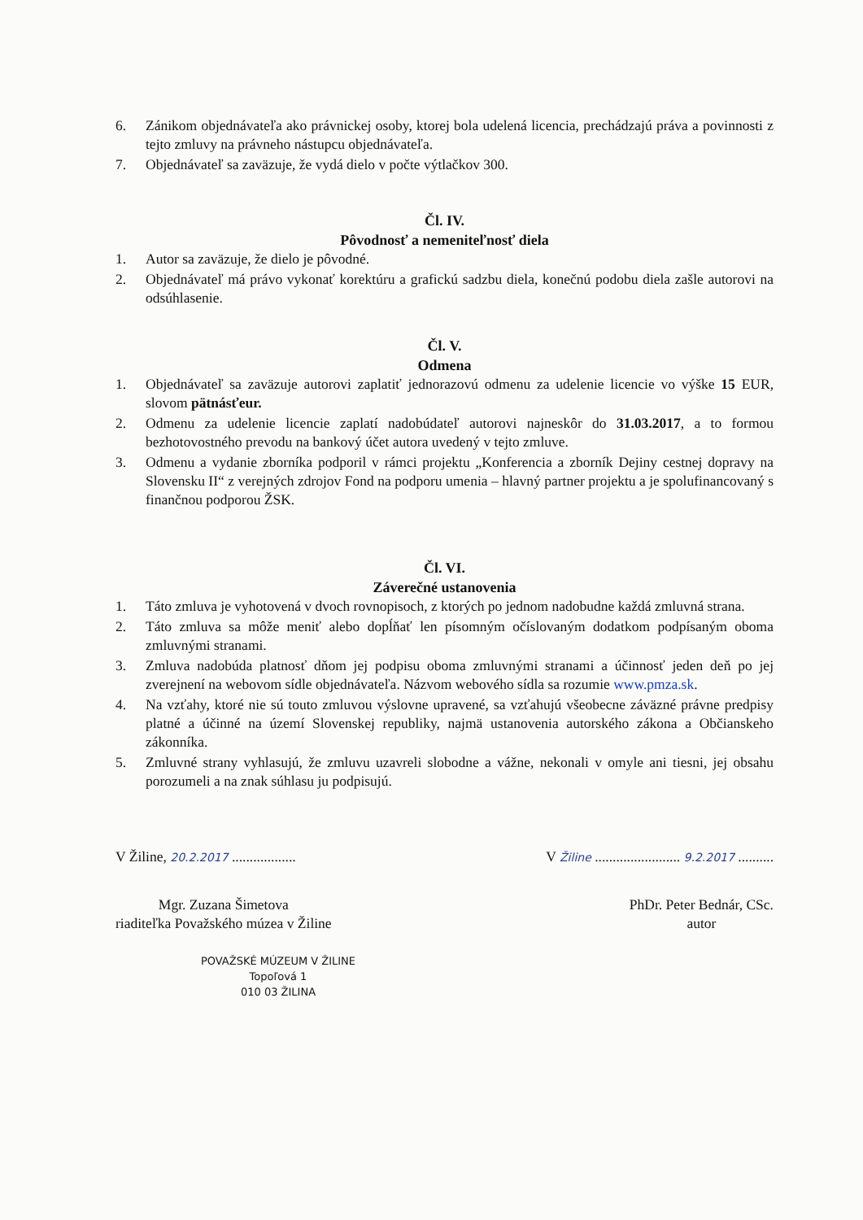6. Zánikom objednávateľa ako právnickej osoby, ktorej bola udelená licencia, prechádzajú práva a povinnosti z tejto zmluvy na právneho nástupcu objednávateľa.
7. Objednávateľ sa zaväzuje, že vydá dielo v počte výtlačkov 300.
Čl. IV.
Pôvodnosť a nemeniteľnosť diela
1. Autor sa zaväzuje, že dielo je pôvodné.
2. Objednávateľ má právo vykonať korektúru a grafickú sadzbu diela, konečnú podobu diela zašle autorovi na odsúhlasenie.
Čl. V.
Odmena
1. Objednávateľ sa zaväzuje autorovi zaplatiť jednorazovú odmenu za udelenie licencie vo výške 15 EUR, slovom pätnásťeur.
2. Odmenu za udelenie licencie zaplatí nadobúdateľ autorovi najneskôr do 31.03.2017, a to formou bezhotovostného prevodu na bankový účet autora uvedený v tejto zmluve.
3. Odmenu a vydanie zborníka podporil v rámci projektu „Konferencia a zborník Dejiny cestnej dopravy na Slovensku II“ z verejných zdrojov Fond na podporu umenia – hlavný partner projektu a je spolufinancovaný s finančnou podporou ŽSK.
Čl. VI.
Záverečné ustanovenia
1. Táto zmluva je vyhotovená v dvoch rovnopisoch, z ktorých po jednom nadobudne každá zmluvná strana.
2. Táto zmluva sa môže meniť alebo dopĺňať len písomným očíslovaným dodatkom podpísaným oboma zmluvnými stranami.
3. Zmluva nadobúda platnosť dňom jej podpisu oboma zmluvnými stranami a účinnosť jeden deň po jej zverejnení na webovom sídle objednávateľa. Názvom webového sídla sa rozumie www.pmza.sk.
4. Na vzťahy, ktoré nie sú touto zmluvou výslovne upravené, sa vzťahujú všeobecne záväzné právne predpisy platné a účinné na území Slovenskej republiky, najmä ustanovenia autorského zákona a Občianskeho zákonníka.
5. Zmluvné strany vyhlasujú, že zmluvu uzavreli slobodne a vážne, nekonali v omyle ani tiesni, jej obsahu porozumeli a na znak súhlasu ju podpisujú.
V Žiline, 20.2.2017 ..................
V Žiline ........................ 9.2.2017 ..........
Mgr. Zuzana Šimetova
riaditeľka Považského múzea v Žiline
PhDr. Peter Bednár, CSc.
autor
POVAŽSKÉ MÚZEUM V ŽILINE
Topoľová 1
010 03 ŽILINA